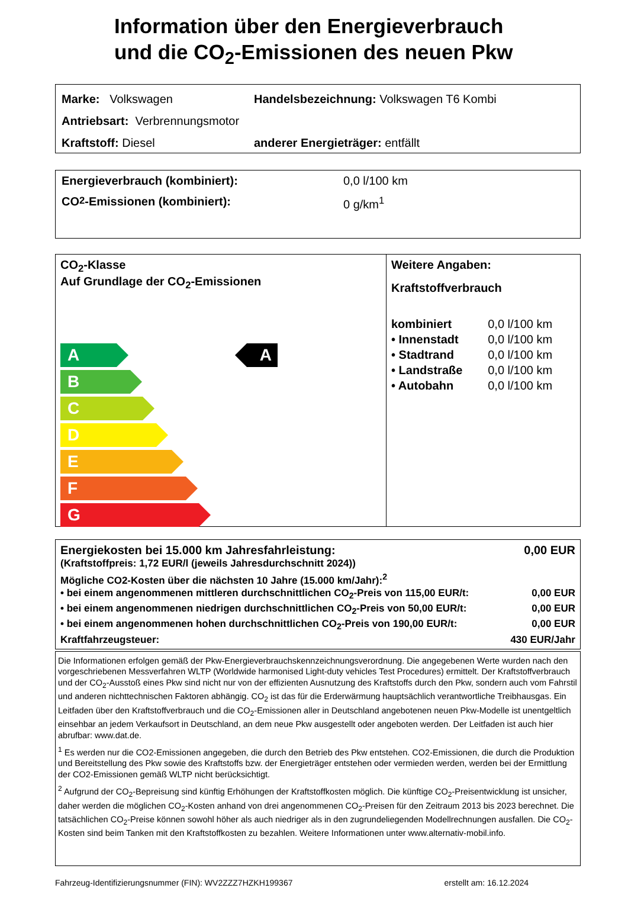Information über den Energieverbrauch
und die CO<sub>2</sub>-Emissionen des neuen Pkw
Marke: Volkswagen Handelsbezeichnung: Volkswagen T6 Kombi
Antriebsart: Verbrennungsmotor
Kraftstoff: Diesel anderer Energieträger: entfällt
Energieverbrauch (kombiniert): 0,0 l/100 km
CO<sub>2</sub>-Emissionen (kombiniert): 0 g/km<sup>1</sup>
CO<sub>2</sub>-Klasse
Auf Grundlage der CO<sub>2</sub>-Emissionen
A
A
B
C
D
E
F
G
Weitere Angaben:
Kraftstoffverbrauch
| kombiniert | 0,0 l/100 km |
| • Innenstadt | 0,0 l/100 km |
| • Stadtrand | 0,0 l/100 km |
| • Landstraße | 0,0 l/100 km |
| • Autobahn | 0,0 l/100 km |
Energiekosten bei 15.000 km Jahresfahrleistung: 0,00 EUR
(Kraftstoffpreis: 1,72 EUR/l (jeweils Jahresdurchschnitt 2024))
Mögliche CO2-Kosten über die nächsten 10 Jahre (15.000 km/Jahr):<sup>2</sup>
• bei einem angenommenen mittleren durchschnittlichen CO<sub>2</sub>-Preis von 115,00 EUR/t: 0,00 EUR
• bei einem angenommenen niedrigen durchschnittlichen CO<sub>2</sub>-Preis von 50,00 EUR/t: 0,00 EUR
• bei einem angenommenen hohen durchschnittlichen CO<sub>2</sub>-Preis von 190,00 EUR/t: 0,00 EUR
Kraftfahrzeugsteuer: 430 EUR/Jahr
Die Informationen erfolgen gemäß der Pkw-Energieverbrauchskennzeichnungsverordnung. Die angegebenen Werte wurden nach den vorgeschriebenen Messverfahren WLTP (Worldwide harmonised Light-duty vehicles Test Procedures) ermittelt. Der Kraftstoffverbrauch und der CO<sub>2</sub>-Ausstoß eines Pkw sind nicht nur von der effizienten Ausnutzung des Kraftstoffs durch den Pkw, sondern auch vom Fahrstil und anderen nichttechnischen Faktoren abhängig. CO<sub>2</sub> ist das für die Erderwärmung hauptsächlich verantwortliche Treibhausgas. Ein Leitfaden über den Kraftstoffverbrauch und die CO<sub>2</sub>-Emissionen aller in Deutschland angebotenen neuen Pkw-Modelle ist unentgeltlich einsehbar an jedem Verkaufsort in Deutschland, an dem neue Pkw ausgestellt oder angeboten werden. Der Leitfaden ist auch hier abrufbar: www.dat.de.
<sup>1</sup> Es werden nur die CO2-Emissionen angegeben, die durch den Betrieb des Pkw entstehen. CO2-Emissionen, die durch die Produktion und Bereitstellung des Pkw sowie des Kraftstoffs bzw. der Energieträger entstehen oder vermieden werden, werden bei der Ermittlung der CO2-Emissionen gemäß WLTP nicht berücksichtigt.
<sup>2</sup> Aufgrund der CO<sub>2</sub>-Bepreisung sind künftig Erhöhungen der Kraftstoffkosten möglich. Die künftige CO<sub>2</sub>-Preisentwicklung ist unsicher, daher werden die möglichen CO<sub>2</sub>-Kosten anhand von drei angenommenen CO<sub>2</sub>-Preisen für den Zeitraum 2013 bis 2023 berechnet. Die tatsächlichen CO<sub>2</sub>-Preise können sowohl höher als auch niedriger als in den zugrundeliegenden Modellrechnungen ausfallen. Die CO<sub>2</sub>-Kosten sind beim Tanken mit den Kraftstoffkosten zu bezahlen. Weitere Informationen unter www.alternativ-mobil.info.
Fahrzeug-Identifizierungsnummer (FIN): WV2ZZZ7HZKH199367 erstellt am: 16.12.2024